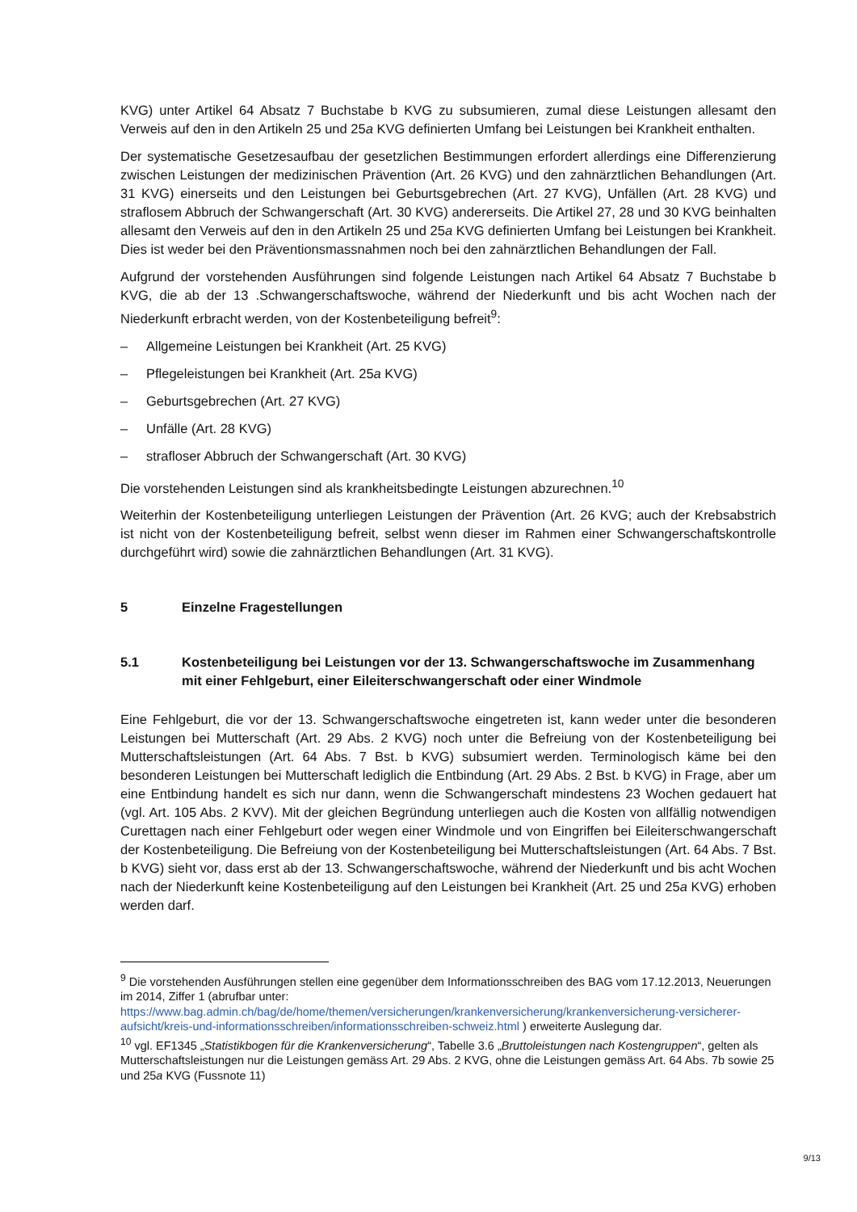KVG) unter Artikel 64 Absatz 7 Buchstabe b KVG zu subsumieren, zumal diese Leistungen allesamt den Verweis auf den in den Artikeln 25 und 25a KVG definierten Umfang bei Leistungen bei Krankheit enthalten.
Der systematische Gesetzesaufbau der gesetzlichen Bestimmungen erfordert allerdings eine Differenzierung zwischen Leistungen der medizinischen Prävention (Art. 26 KVG) und den zahnärztlichen Behandlungen (Art. 31 KVG) einerseits und den Leistungen bei Geburtsgebrechen (Art. 27 KVG), Unfällen (Art. 28 KVG) und straflosem Abbruch der Schwangerschaft (Art. 30 KVG) andererseits. Die Artikel 27, 28 und 30 KVG beinhalten allesamt den Verweis auf den in den Artikeln 25 und 25a KVG definierten Umfang bei Leistungen bei Krankheit. Dies ist weder bei den Präventionsmassnahmen noch bei den zahnärztlichen Behandlungen der Fall.
Aufgrund der vorstehenden Ausführungen sind folgende Leistungen nach Artikel 64 Absatz 7 Buchstabe b KVG, die ab der 13 .Schwangerschaftswoche, während der Niederkunft und bis acht Wochen nach der Niederkunft erbracht werden, von der Kostenbeteiligung befreit<sup>9</sup>:
– Allgemeine Leistungen bei Krankheit (Art. 25 KVG)
– Pflegeleistungen bei Krankheit (Art. 25a KVG)
– Geburtsgebrechen (Art. 27 KVG)
– Unfälle (Art. 28 KVG)
– strafloser Abbruch der Schwangerschaft (Art. 30 KVG)
Die vorstehenden Leistungen sind als krankheitsbedingte Leistungen abzurechnen.<sup>10</sup>
Weiterhin der Kostenbeteiligung unterliegen Leistungen der Prävention (Art. 26 KVG; auch der Krebsabstrich ist nicht von der Kostenbeteiligung befreit, selbst wenn dieser im Rahmen einer Schwangerschaftskontrolle durchgeführt wird) sowie die zahnärztlichen Behandlungen (Art. 31 KVG).
5 Einzelne Fragestellungen
5.1 Kostenbeteiligung bei Leistungen vor der 13. Schwangerschaftswoche im Zusammenhang mit einer Fehlgeburt, einer Eileiterschwangerschaft oder einer Windmole
Eine Fehlgeburt, die vor der 13. Schwangerschaftswoche eingetreten ist, kann weder unter die besonderen Leistungen bei Mutterschaft (Art. 29 Abs. 2 KVG) noch unter die Befreiung von der Kostenbeteiligung bei Mutterschaftsleistungen (Art. 64 Abs. 7 Bst. b KVG) subsumiert werden. Terminologisch käme bei den besonderen Leistungen bei Mutterschaft lediglich die Entbindung (Art. 29 Abs. 2 Bst. b KVG) in Frage, aber um eine Entbindung handelt es sich nur dann, wenn die Schwangerschaft mindestens 23 Wochen gedauert hat (vgl. Art. 105 Abs. 2 KVV). Mit der gleichen Begründung unterliegen auch die Kosten von allfällig notwendigen Curettagen nach einer Fehlgeburt oder wegen einer Windmole und von Eingriffen bei Eileiterschwangerschaft der Kostenbeteiligung. Die Befreiung von der Kostenbeteiligung bei Mutterschaftsleistungen (Art. 64 Abs. 7 Bst. b KVG) sieht vor, dass erst ab der 13. Schwangerschaftswoche, während der Niederkunft und bis acht Wochen nach der Niederkunft keine Kostenbeteiligung auf den Leistungen bei Krankheit (Art. 25 und 25a KVG) erhoben werden darf.
<sup>9</sup> Die vorstehenden Ausführungen stellen eine gegenüber dem Informationsschreiben des BAG vom 17.12.2013, Neuerungen im 2014, Ziffer 1 (abrufbar unter: https://www.bag.admin.ch/bag/de/home/themen/versicherungen/krankenversicherung/krankenversicherung-versicherer-aufsicht/kreis-und-informationsschreiben/informationsschreiben-schweiz.html ) erweiterte Auslegung dar.
<sup>10</sup> vgl. EF1345 „Statistikbogen für die Krankenversicherung“, Tabelle 3.6 „Bruttoleistungen nach Kostengruppen“, gelten als Mutterschaftsleistungen nur die Leistungen gemäss Art. 29 Abs. 2 KVG, ohne die Leistungen gemäss Art. 64 Abs. 7b sowie 25 und 25a KVG (Fussnote 11)
9/13